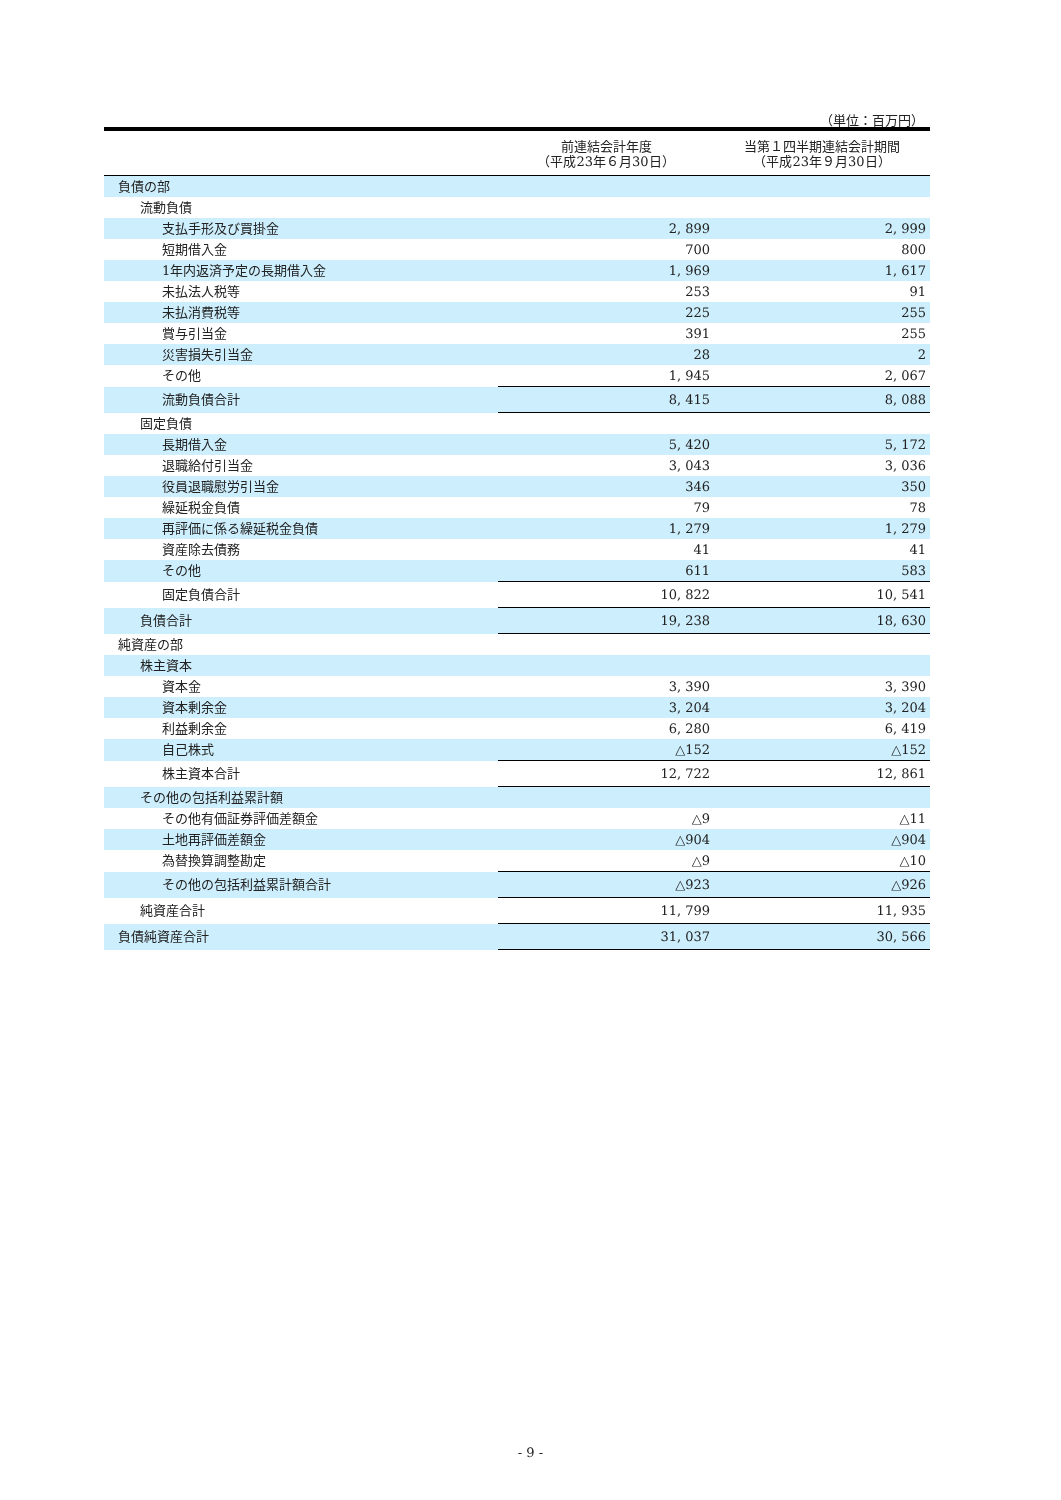（単位：百万円）
| | 前連結会計年度 （平成23年６月30日） | 当第１四半期連結会計期間 （平成23年９月30日） |
| --- | --- | --- |
| 負債の部 | | |
| 流動負債 | | |
| 支払手形及び買掛金 | 2, 899 | 2, 999 |
| 短期借入金 | 700 | 800 |
| 1年内返済予定の長期借入金 | 1, 969 | 1, 617 |
| 未払法人税等 | 253 | 91 |
| 未払消費税等 | 225 | 255 |
| 賞与引当金 | 391 | 255 |
| 災害損失引当金 | 28 | 2 |
| その他 | 1, 945 | 2, 067 |
| 流動負債合計 | 8, 415 | 8, 088 |
| 固定負債 | | |
| 長期借入金 | 5, 420 | 5, 172 |
| 退職給付引当金 | 3, 043 | 3, 036 |
| 役員退職慰労引当金 | 346 | 350 |
| 繰延税金負債 | 79 | 78 |
| 再評価に係る繰延税金負債 | 1, 279 | 1, 279 |
| 資産除去債務 | 41 | 41 |
| その他 | 611 | 583 |
| 固定負債合計 | 10, 822 | 10, 541 |
| 負債合計 | 19, 238 | 18, 630 |
| 純資産の部 | | |
| 株主資本 | | |
| 資本金 | 3, 390 | 3, 390 |
| 資本剰余金 | 3, 204 | 3, 204 |
| 利益剰余金 | 6, 280 | 6, 419 |
| 自己株式 | △152 | △152 |
| 株主資本合計 | 12, 722 | 12, 861 |
| その他の包括利益累計額 | | |
| その他有価証券評価差額金 | △9 | △11 |
| 土地再評価差額金 | △904 | △904 |
| 為替換算調整勘定 | △9 | △10 |
| その他の包括利益累計額合計 | △923 | △926 |
| 純資産合計 | 11, 799 | 11, 935 |
| 負債純資産合計 | 31, 037 | 30, 566 |
- 9 -